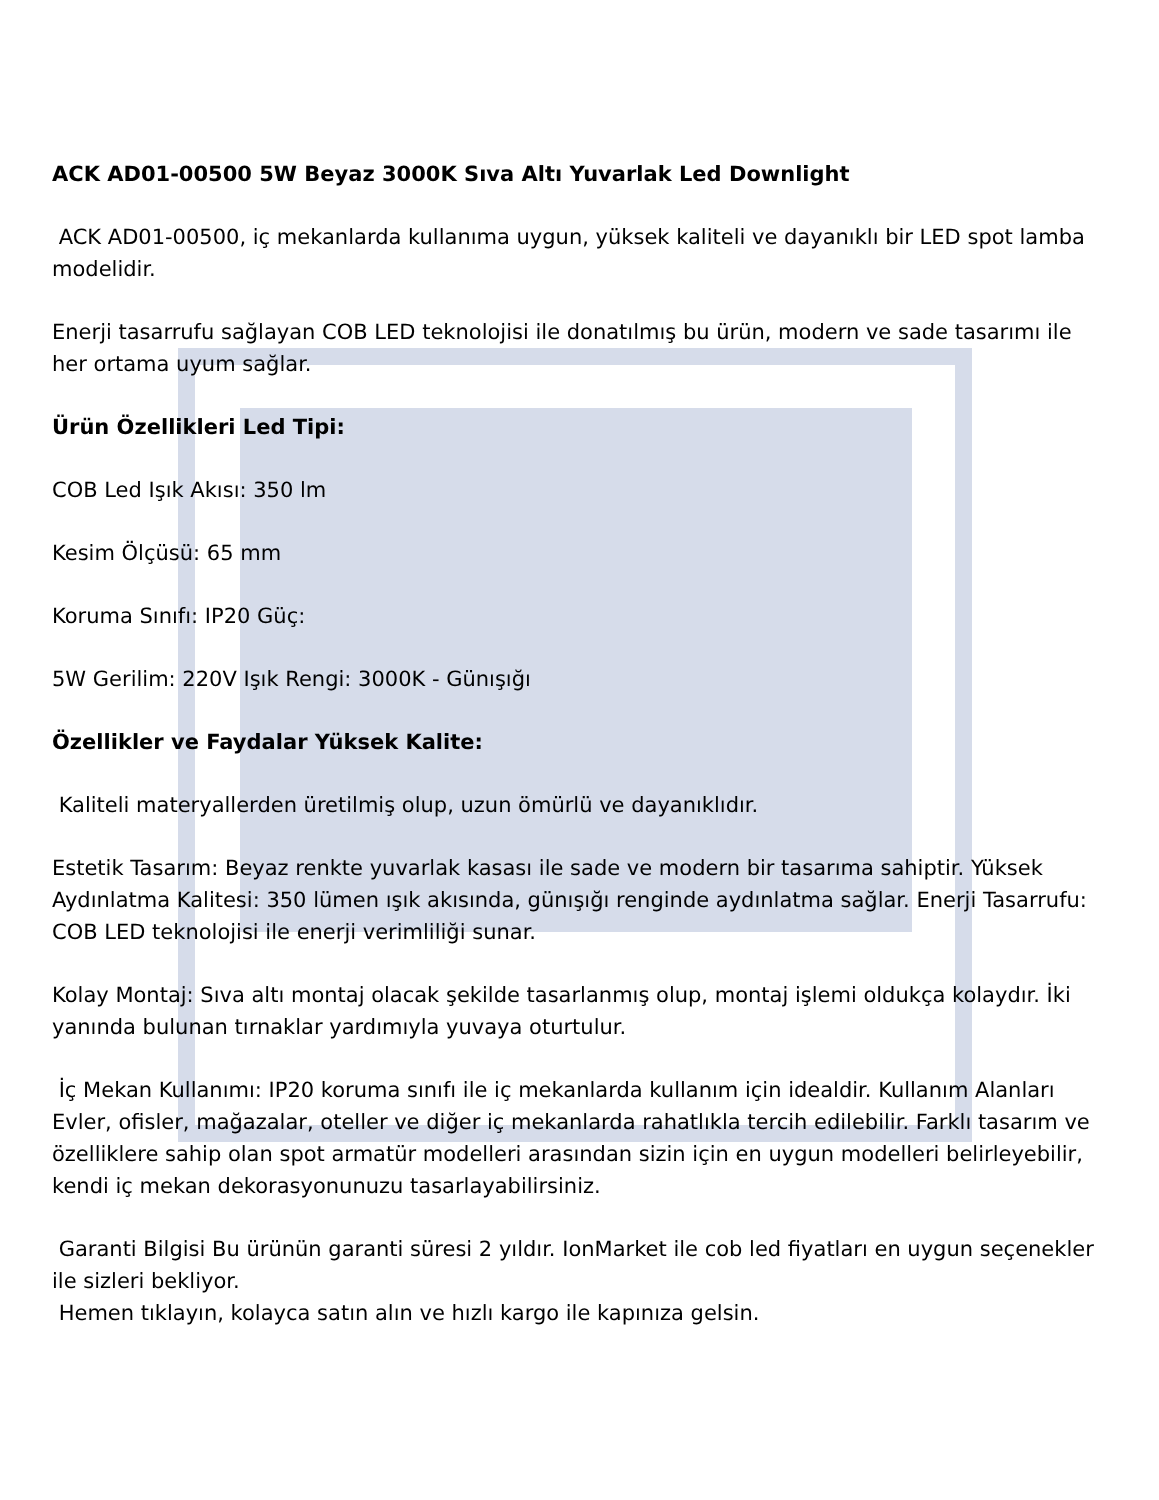ACK AD01-00500 5W Beyaz 3000K Sıva Altı Yuvarlak Led Downlight
ACK AD01-00500, iç mekanlarda kullanıma uygun, yüksek kaliteli ve dayanıklı bir LED spot lamba modelidir.
Enerji tasarrufu sağlayan COB LED teknolojisi ile donatılmış bu ürün, modern ve sade tasarımı ile her ortama uyum sağlar.
Ürün Özellikleri Led Tipi:
COB Led Işık Akısı: 350 lm
Kesim Ölçüsü: 65 mm
Koruma Sınıfı: IP20 Güç:
5W Gerilim: 220V Işık Rengi: 3000K - Günışığı
Özellikler ve Faydalar Yüksek Kalite:
Kaliteli materyallerden üretilmiş olup, uzun ömürlü ve dayanıklıdır.
Estetik Tasarım: Beyaz renkte yuvarlak kasası ile sade ve modern bir tasarıma sahiptir. Yüksek Aydınlatma Kalitesi: 350 lümen ışık akısında, günışığı renginde aydınlatma sağlar. Enerji Tasarrufu: COB LED teknolojisi ile enerji verimliliği sunar.
Kolay Montaj: Sıva altı montaj olacak şekilde tasarlanmış olup, montaj işlemi oldukça kolaydır. İki yanında bulunan tırnaklar yardımıyla yuvaya oturtulur.
İç Mekan Kullanımı: IP20 koruma sınıfı ile iç mekanlarda kullanım için idealdir. Kullanım Alanları Evler, ofisler, mağazalar, oteller ve diğer iç mekanlarda rahatlıkla tercih edilebilir. Farklı tasarım ve özelliklere sahip olan spot armatür modelleri arasından sizin için en uygun modelleri belirleyebilir, kendi iç mekan dekorasyonunuzu tasarlayabilirsiniz.
Garanti Bilgisi Bu ürünün garanti süresi 2 yıldır. IonMarket ile cob led fiyatları en uygun seçenekler ile sizleri bekliyor.
Hemen tıklayın, kolayca satın alın ve hızlı kargo ile kapınıza gelsin.